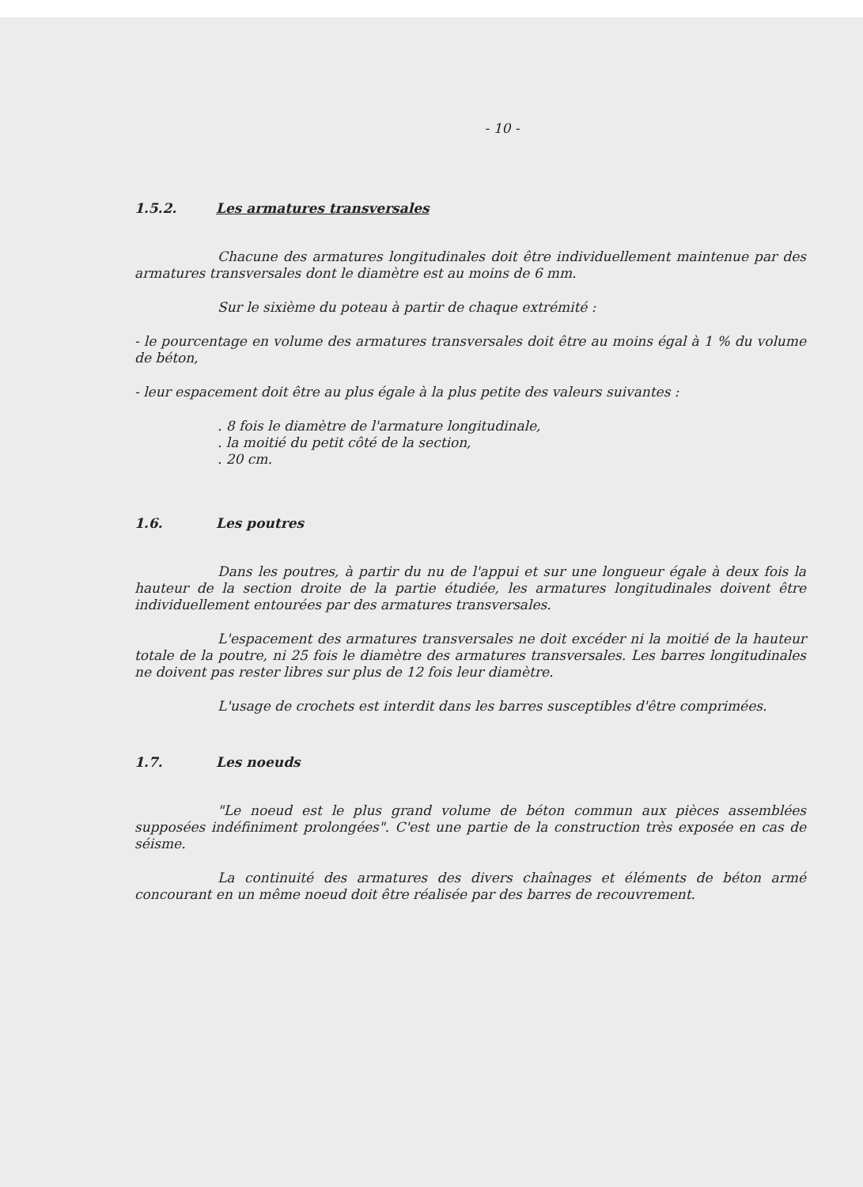- 10 -
1.5.2. Les armatures transversales
Chacune des armatures longitudinales doit être individuellement maintenue par des armatures transversales dont le diamètre est au moins de 6 mm.
Sur le sixième du poteau à partir de chaque extrémité :
- le pourcentage en volume des armatures transversales doit être au moins égal à 1 % du volume de béton,
- leur espacement doit être au plus égale à la plus petite des valeurs suivantes :
. 8 fois le diamètre de l'armature longitudinale,
. la moitié du petit côté de la section,
. 20 cm.
1.6. Les poutres
Dans les poutres, à partir du nu de l'appui et sur une longueur égale à deux fois la hauteur de la section droite de la partie étudiée, les armatures longitudinales doivent être individuellement entourées par des armatures transversales.
L'espacement des armatures transversales ne doit excéder ni la moitié de la hauteur totale de la poutre, ni 25 fois le diamètre des armatures transversales. Les barres longitudinales ne doivent pas rester libres sur plus de 12 fois leur diamètre.
L'usage de crochets est interdit dans les barres susceptibles d'être comprimées.
1.7. Les noeuds
"Le noeud est le plus grand volume de béton commun aux pièces assemblées supposées indéfiniment prolongées". C'est une partie de la construction très exposée en cas de séisme.
La continuité des armatures des divers chaînages et éléments de béton armé concourant en un même noeud doit être réalisée par des barres de recouvrement.